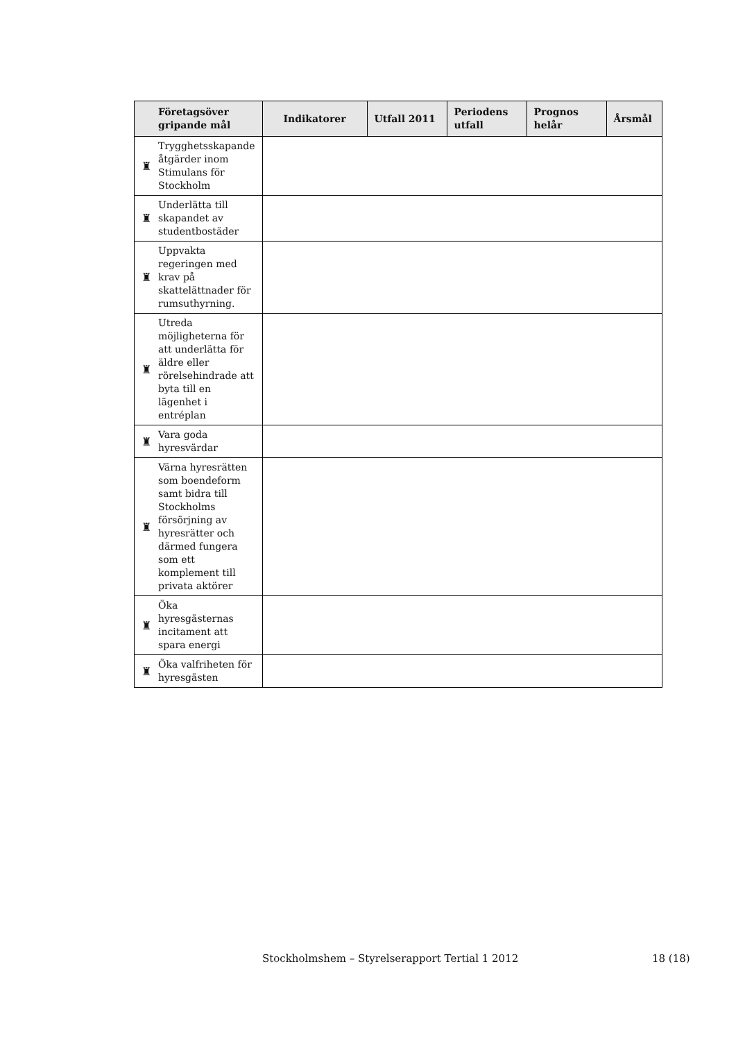| | Företagsöver gripande mål | Indikatorer | Utfall 2011 | Periodens utfall | Prognos helår | Årsmål |
| --- | --- | --- | --- | --- | --- | --- |
| ♜ | Trygghetsskapande åtgärder inom Stimulans för Stockholm | | | | | |
| ♜ | Underlätta till skapandet av studentbostäder | | | | | |
| ♜ | Uppvakta regeringen med krav på skattelättnader för rumsuthyrning. | | | | | |
| ♜ | Utreda möjligheterna för att underlätta för äldre eller rörelsehindrade att byta till en lägenhet i entréplan | | | | | |
| ♜ | Vara goda hyresvärdar | | | | | |
| ♜ | Värna hyresrätten som boendeform samt bidra till Stockholms försörjning av hyresrätter och därmed fungera som ett komplement till privata aktörer | | | | | |
| ♜ | Öka hyresgästernas incitament att spara energi | | | | | |
| ♜ | Öka valfriheten för hyresgästen | | | | | |
Stockholmshem – Styrelserapport Tertial 1 2012 18 (18)